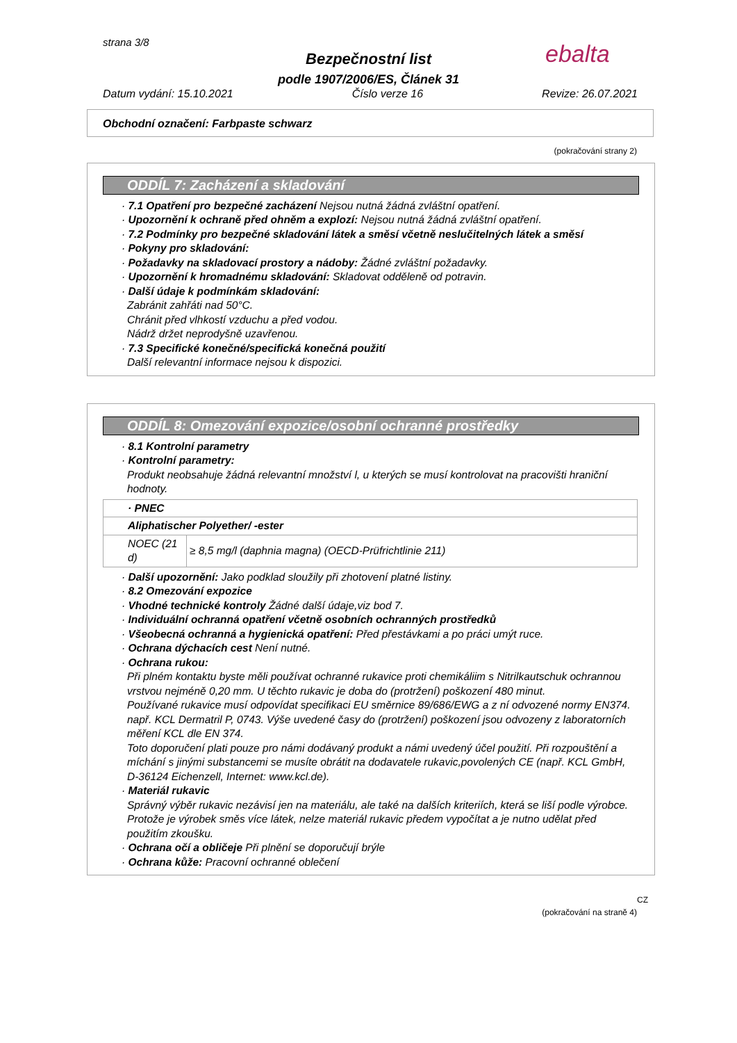strana 3/8 ebalta
Bezpečnostní list
podle 1907/2006/ES, Článek 31
Datum vydání: 15.10.2021 Číslo verze 16 Revize: 26.07.2021
Obchodní označení: Farbpaste schwarz
(pokračování strany 2)
ODDÍL 7: Zacházení a skladování
· 7.1 Opatření pro bezpečné zacházení Nejsou nutná žádná zvláštní opatření.
· Upozornění k ochraně před ohněm a explozí: Nejsou nutná žádná zvláštní opatření.
· 7.2 Podmínky pro bezpečné skladování látek a směsí včetně neslučitelných látek a směsí
· Pokyny pro skladování:
· Požadavky na skladovací prostory a nádoby: Žádné zvláštní požadavky.
· Upozornění k hromadnému skladování: Skladovat odděleně od potravin.
· Další údaje k podmínkám skladování:
Zabránit zahřáti nad 50°C.
Chránit před vlhkostí vzduchu a před vodou.
Nádrž držet neprodyšně uzavřenou.
· 7.3 Specifické konečné/specifická konečná použití
Další relevantní informace nejsou k dispozici.
ODDÍL 8: Omezování expozice/osobní ochranné prostředky
· 8.1 Kontrolní parametry
· Kontrolní parametry:
Produkt neobsahuje žádná relevantní množství l, u kterých se musí kontrolovat na pracovišti hraniční hodnoty.
| · PNEC | |
| Aliphatischer Polyether/ -ester | |
| NOEC (21 d) | ≥ 8,5 mg/l (daphnia magna) (OECD-Prüfrichtlinie 211) |
· Další upozornění: Jako podklad sloužily při zhotovení platné listiny.
· 8.2 Omezování expozice
· Vhodné technické kontroly Žádné další údaje,viz bod 7.
· Individuální ochranná opatření včetně osobních ochranných prostředků
· Všeobecná ochranná a hygienická opatření: Před přestávkami a po práci umýt ruce.
· Ochrana dýchacích cest Není nutné.
· Ochrana rukou:
Při plném kontaktu byste měli používat ochranné rukavice proti chemikáliim s Nitrilkautschuk ochrannou vrstvou nejméně 0,20 mm. U těchto rukavic je doba do (protržení) poškození 480 minut.
Používané rukavice musí odpovídat specifikaci EU směrnice 89/686/EWG a z ní odvozené normy EN374.
např. KCL Dermatril P, 0743. Výše uvedené časy do (protržení) poškození jsou odvozeny z laboratorních měření KCL dle EN 374.
Toto doporučení plati pouze pro námi dodávaný produkt a námi uvedený účel použití. Při rozpouštění a míchání s jinými substancemi se musíte obrátit na dodavatele rukavic,povolených CE (např. KCL GmbH, D-36124 Eichenzell, Internet: www.kcl.de).
· Materiál rukavic
Správný výběr rukavic nezávisí jen na materiálu, ale také na dalších kriteriích, která se liší podle výrobce. Protože je výrobek směs více látek, nelze materiál rukavic předem vypočítat a je nutno udělat před použitím zkoušku.
· Ochrana očí a obličeje Při plnění se doporučují brýle
· Ochrana kůže: Pracovní ochranné oblečení
CZ
(pokračování na straně 4)